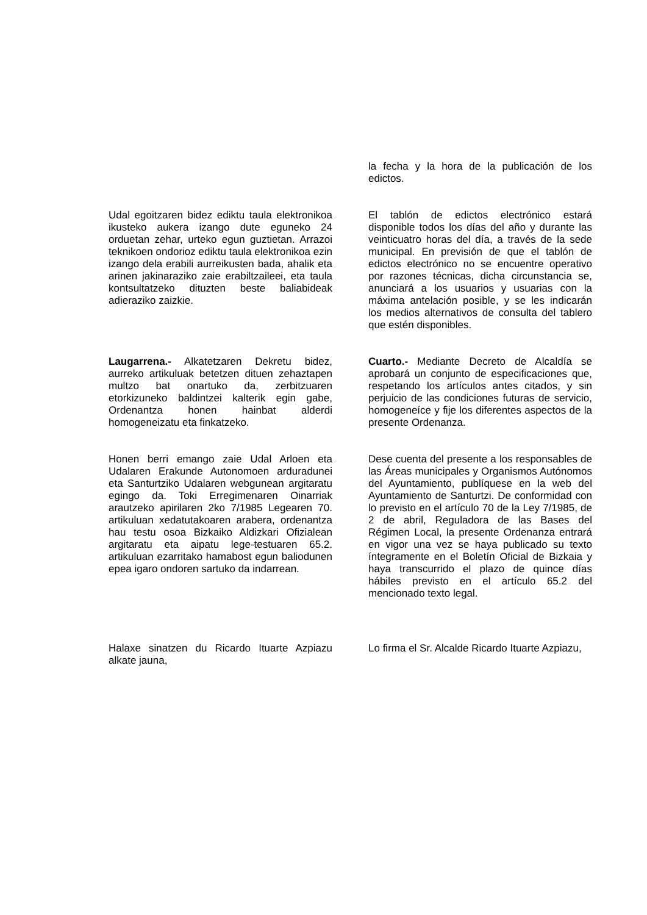la fecha y la hora de la publicación de los edictos.
Udal egoitzaren bidez ediktu taula elektronikoa ikusteko aukera izango dute eguneko 24 orduetan zehar, urteko egun guztietan. Arrazoi teknikoen ondorioz ediktu taula elektronikoa ezin izango dela erabili aurreikusten bada, ahalik eta arinen jakinaraziko zaie erabiltzaileei, eta taula kontsultatzeko dituzten beste baliabideak adieraziko zaizkie.
El tablón de edictos electrónico estará disponible todos los días del año y durante las veinticuatro horas del día, a través de la sede municipal. En previsión de que el tablón de edictos electrónico no se encuentre operativo por razones técnicas, dicha circunstancia se, anunciará a los usuarios y usuarias con la máxima antelación posible, y se les indicarán los medios alternativos de consulta del tablero que estén disponibles.
Laugarrena.- Alkatetzaren Dekretu bidez, aurreko artikuluak betetzen dituen zehaztapen multzo bat onartuko da, zerbitzuaren etorkizuneko baldintzei kalterik egin gabe, Ordenantza honen hainbat alderdi homogeneizatu eta finkatzeko.
Cuarto.- Mediante Decreto de Alcaldía se aprobará un conjunto de especificaciones que, respetando los artículos antes citados, y sin perjuicio de las condiciones futuras de servicio, homogeneíce y fije los diferentes aspectos de la presente Ordenanza.
Honen berri emango zaie Udal Arloen eta Udalaren Erakunde Autonomoen arduradunei eta Santurtziko Udalaren webgunean argitaratu egingo da. Toki Erregimenaren Oinarriak arautzeko apirilaren 2ko 7/1985 Legearen 70. artikuluan xedatutakoaren arabera, ordenantza hau testu osoa Bizkaiko Aldizkari Ofizialean argitaratu eta aipatu lege-testuaren 65.2. artikuluan ezarritako hamabost egun baliodunen epea igaro ondoren sartuko da indarrean.
Dese cuenta del presente a los responsables de las Áreas municipales y Organismos Autónomos del Ayuntamiento, publíquese en la web del Ayuntamiento de Santurtzi. De conformidad con lo previsto en el artículo 70 de la Ley 7/1985, de 2 de abril, Reguladora de las Bases del Régimen Local, la presente Ordenanza entrará en vigor una vez se haya publicado su texto íntegramente en el Boletín Oficial de Bizkaia y haya transcurrido el plazo de quince días hábiles previsto en el artículo 65.2 del mencionado texto legal.
Halaxe sinatzen du Ricardo Ituarte Azpiazu alkate jauna,
Lo firma el Sr. Alcalde Ricardo Ituarte Azpiazu,